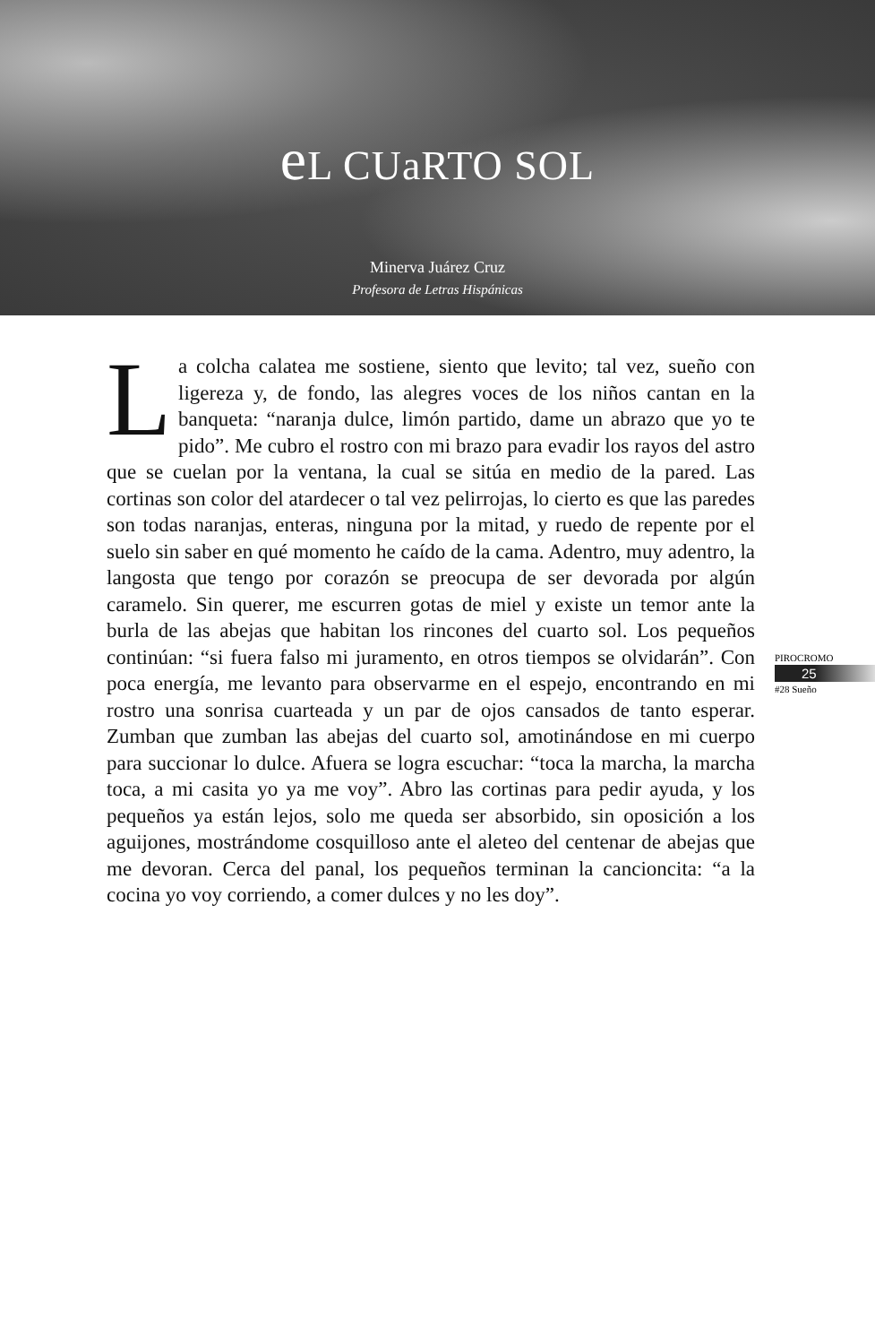e L CUaRTO SOL
Minerva Juárez Cruz
Profesora de Letras Hispánicas
La colcha calatea me sostiene, siento que levito; tal vez, sueño con ligereza y, de fondo, las alegres voces de los niños cantan en la banqueta: “naranja dulce, limón partido, dame un abrazo que yo te pido”. Me cubro el rostro con mi brazo para evadir los rayos del astro que se cuelan por la ventana, la cual se sitúa en medio de la pared. Las cortinas son color del atardecer o tal vez pelirrojas, lo cierto es que las paredes son todas naranjas, enteras, ninguna por la mitad, y ruedo de repente por el suelo sin saber en qué momento he caído de la cama. Adentro, muy adentro, la langosta que tengo por corazón se preocupa de ser devorada por algún caramelo. Sin querer, me escurren gotas de miel y existe un temor ante la burla de las abejas que habitan los rincones del cuarto sol. Los pequeños continúan: “si fuera falso mi juramento, en otros tiempos se olvidarán”. Con poca energía, me levanto para observarme en el espejo, encontrando en mi rostro una sonrisa cuarteada y un par de ojos cansados de tanto esperar. Zumban que zumban las abejas del cuarto sol, amotinándose en mi cuerpo para succionar lo dulce. Afuera se logra escuchar: “toca la marcha, la marcha toca, a mi casita yo ya me voy”. Abro las cortinas para pedir ayuda, y los pequeños ya están lejos, solo me queda ser absorbido, sin oposición a los aguijones, mostrándome cosquilloso ante el aleteo del centenar de abejas que me devoran. Cerca del panal, los pequeños terminan la cancioncita: “a la cocina yo voy corriendo, a comer dulces y no les doy”.
PIROCROMO
25
#28 Sueño